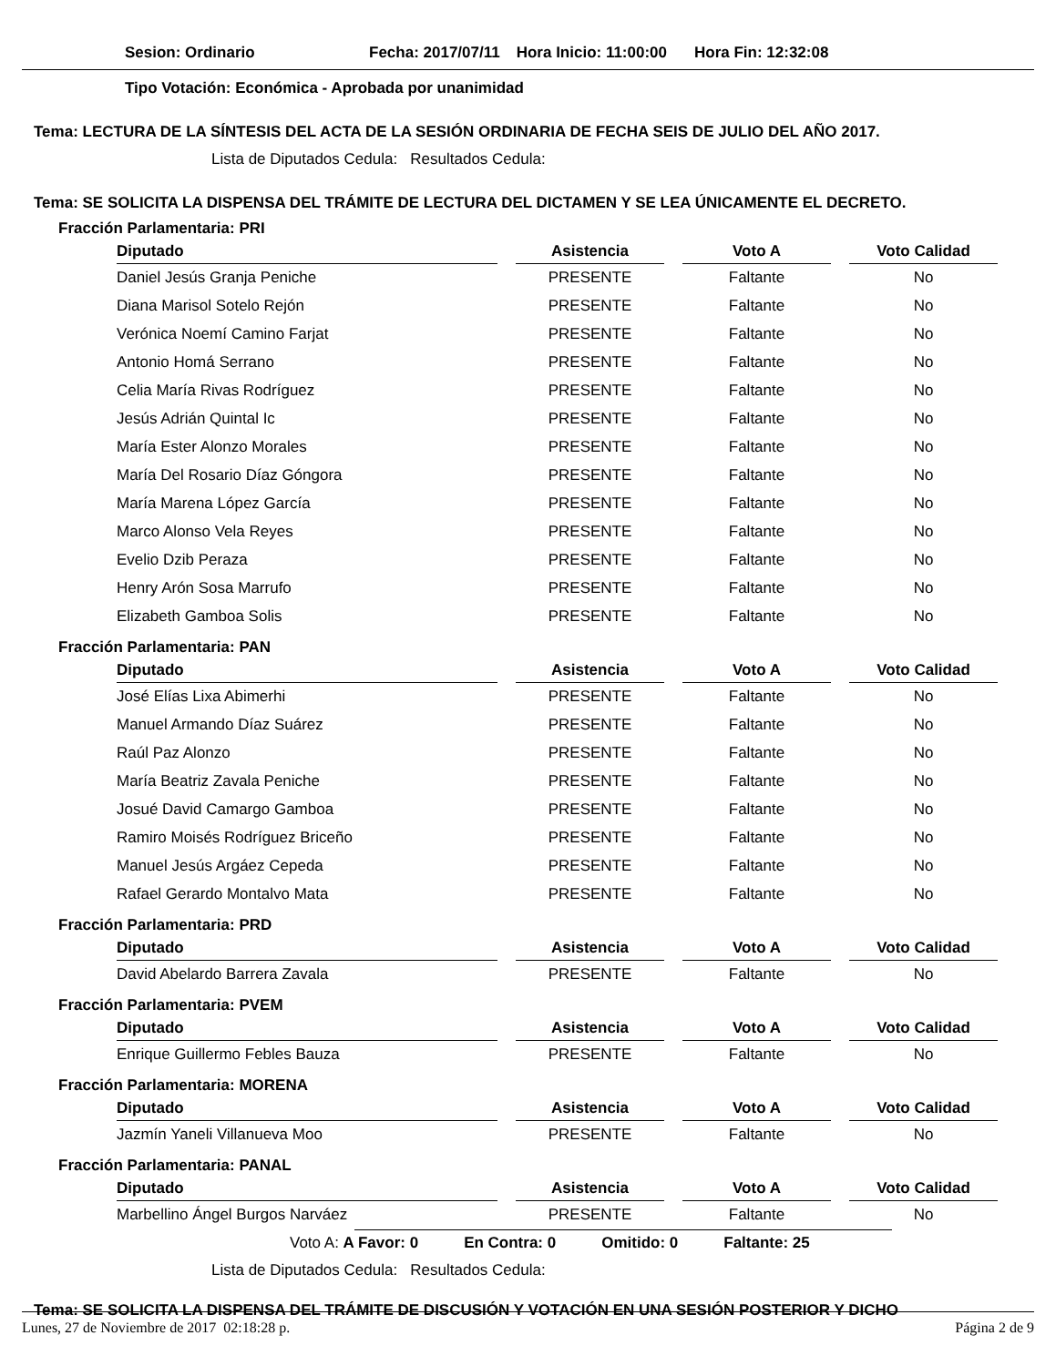Sesion: Ordinario Fecha: 2017/07/11 Hora Inicio: 11:00:00 Hora Fin: 12:32:08
Tipo Votación: Económica - Aprobada por unanimidad
Tema: LECTURA DE LA SÍNTESIS DEL ACTA DE LA SESIÓN ORDINARIA DE FECHA SEIS DE JULIO DEL AÑO 2017.
Lista de Diputados Cedula: Resultados Cedula:
Tema: SE SOLICITA LA DISPENSA DEL TRÁMITE DE LECTURA DEL DICTAMEN Y SE LEA ÚNICAMENTE EL DECRETO.
Fracción Parlamentaria: PRI
| Diputado | Asistencia | Voto A | Voto Calidad |
| --- | --- | --- | --- |
| Daniel Jesús Granja Peniche | PRESENTE | Faltante | No |
| Diana Marisol Sotelo Rejón | PRESENTE | Faltante | No |
| Verónica Noemí Camino Farjat | PRESENTE | Faltante | No |
| Antonio Homá Serrano | PRESENTE | Faltante | No |
| Celia María Rivas Rodríguez | PRESENTE | Faltante | No |
| Jesús Adrián Quintal Ic | PRESENTE | Faltante | No |
| María Ester Alonzo Morales | PRESENTE | Faltante | No |
| María Del Rosario Díaz Góngora | PRESENTE | Faltante | No |
| María Marena López García | PRESENTE | Faltante | No |
| Marco Alonso Vela Reyes | PRESENTE | Faltante | No |
| Evelio Dzib Peraza | PRESENTE | Faltante | No |
| Henry Arón Sosa Marrufo | PRESENTE | Faltante | No |
| Elizabeth Gamboa Solis | PRESENTE | Faltante | No |
Fracción Parlamentaria: PAN
| Diputado | Asistencia | Voto A | Voto Calidad |
| --- | --- | --- | --- |
| José Elías Lixa Abimerhi | PRESENTE | Faltante | No |
| Manuel Armando Díaz Suárez | PRESENTE | Faltante | No |
| Raúl Paz Alonzo | PRESENTE | Faltante | No |
| María Beatriz Zavala Peniche | PRESENTE | Faltante | No |
| Josué David Camargo Gamboa | PRESENTE | Faltante | No |
| Ramiro Moisés Rodríguez Briceño | PRESENTE | Faltante | No |
| Manuel Jesús Argáez Cepeda | PRESENTE | Faltante | No |
| Rafael Gerardo Montalvo Mata | PRESENTE | Faltante | No |
Fracción Parlamentaria: PRD
| Diputado | Asistencia | Voto A | Voto Calidad |
| --- | --- | --- | --- |
| David Abelardo Barrera Zavala | PRESENTE | Faltante | No |
Fracción Parlamentaria: PVEM
| Diputado | Asistencia | Voto A | Voto Calidad |
| --- | --- | --- | --- |
| Enrique Guillermo Febles Bauza | PRESENTE | Faltante | No |
Fracción Parlamentaria: MORENA
| Diputado | Asistencia | Voto A | Voto Calidad |
| --- | --- | --- | --- |
| Jazmín Yaneli Villanueva Moo | PRESENTE | Faltante | No |
Fracción Parlamentaria: PANAL
| Diputado | Asistencia | Voto A | Voto Calidad |
| --- | --- | --- | --- |
| Marbellino Ángel Burgos Narváez | PRESENTE | Faltante | No |
Voto A: A Favor: 0 En Contra: 0 Omitido: 0 Faltante: 25
Lista de Diputados Cedula: Resultados Cedula:
Tema: SE SOLICITA LA DISPENSA DEL TRÁMITE DE DISCUSIÓN Y VOTACIÓN EN UNA SESIÓN POSTERIOR Y DICHO
Lunes, 27 de Noviembre de 2017 02:18:28 p. Página 2 de 9